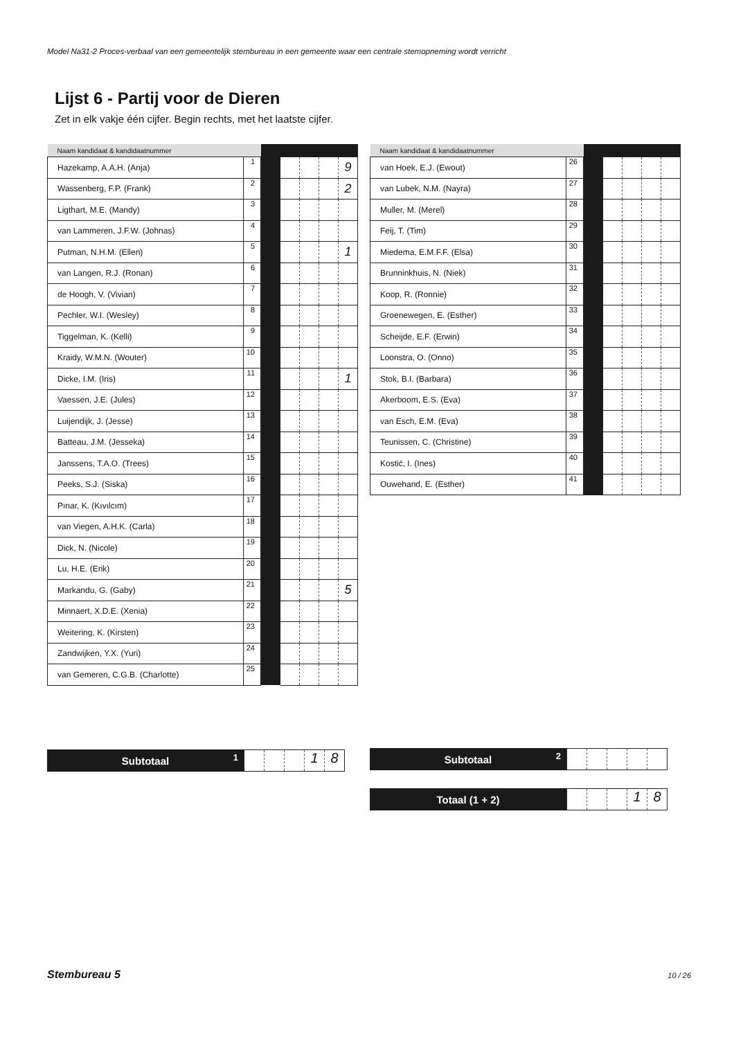Model Na31-2 Proces-verbaal van een gemeentelijk stembureau in een gemeente waar een centrale stemopneming wordt verricht
Lijst 6 - Partij voor de Dieren
Zet in elk vakje één cijfer. Begin rechts, met het laatste cijfer.
| Naam kandidaat & kandidaatnummer | | | | | | |
| --- | --- | --- | --- | --- | --- | --- |
| Hazekamp, A.A.H. (Anja) | 1 | | | | | 9 |
| Wassenberg, F.P. (Frank) | 2 | | | | | 2 |
| Ligthart, M.E. (Mandy) | 3 | | | | | |
| van Lammeren, J.F.W. (Johnas) | 4 | | | | | |
| Putman, N.H.M. (Ellen) | 5 | | | | | 1 |
| van Langen, R.J. (Ronan) | 6 | | | | | |
| de Hoogh, V. (Vivian) | 7 | | | | | |
| Pechler, W.I. (Wesley) | 8 | | | | | |
| Tiggelman, K. (Kelli) | 9 | | | | | |
| Kraidy, W.M.N. (Wouter) | 10 | | | | | |
| Dicke, I.M. (Iris) | 11 | | | | | 1 |
| Vaessen, J.E. (Jules) | 12 | | | | | |
| Luijendijk, J. (Jesse) | 13 | | | | | |
| Batteau, J.M. (Jesseka) | 14 | | | | | |
| Janssens, T.A.O. (Trees) | 15 | | | | | |
| Peeks, S.J. (Siska) | 16 | | | | | |
| Pınar, K. (Kıvılcım) | 17 | | | | | |
| van Viegen, A.H.K. (Carla) | 18 | | | | | |
| Dick, N. (Nicole) | 19 | | | | | |
| Lu, H.E. (Erik) | 20 | | | | | |
| Markandu, G. (Gaby) | 21 | | | | | 5 |
| Minnaert, X.D.E. (Xenia) | 22 | | | | | |
| Weitering, K. (Kirsten) | 23 | | | | | |
| Zandwijken, Y.X. (Yuri) | 24 | | | | | |
| van Gemeren, C.G.B. (Charlotte) | 25 | | | | | |
| Naam kandidaat & kandidaatnummer | | | | | | |
| --- | --- | --- | --- | --- | --- | --- |
| van Hoek, E.J. (Ewout) | 26 | | | | | |
| van Lubek, N.M. (Nayra) | 27 | | | | | |
| Muller, M. (Merel) | 28 | | | | | |
| Feij, T. (Tim) | 29 | | | | | |
| Miedema, E.M.F.F. (Elsa) | 30 | | | | | |
| Brunninkhuis, N. (Niek) | 31 | | | | | |
| Koop, R. (Ronnie) | 32 | | | | | |
| Groenewegen, E. (Esther) | 33 | | | | | |
| Scheijde, E.F. (Erwin) | 34 | | | | | |
| Loonstra, O. (Onno) | 35 | | | | | |
| Stok, B.I. (Barbara) | 36 | | | | | |
| Akerboom, E.S. (Eva) | 37 | | | | | |
| van Esch, E.M. (Eva) | 38 | | | | | |
| Teunissen, C. (Christine) | 39 | | | | | |
| Kostić, I. (Ines) | 40 | | | | | |
| Ouwehand, E. (Esther) | 41 | | | | | |
Subtotaal 1
1 8
Subtotaal 2
Totaal (1 + 2)
1 8
Stembureau 5 10 / 26